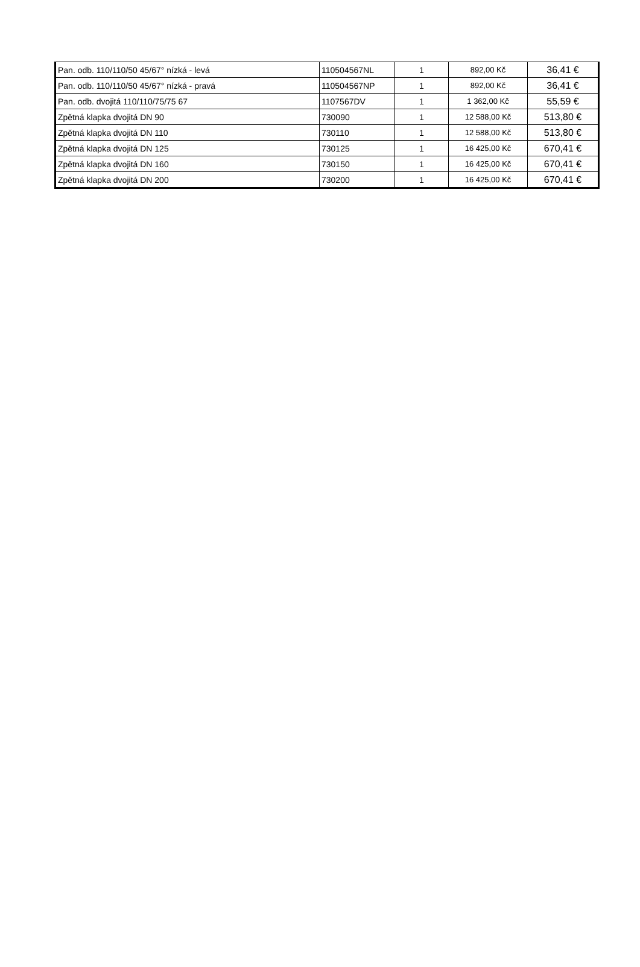| Pan. odb. 110/110/50 45/67° nízká - levá | 110504567NL | 1 | 892,00 Kč | 36,41 € |
| Pan. odb. 110/110/50 45/67° nízká - pravá | 110504567NP | 1 | 892,00 Kč | 36,41 € |
| Pan. odb. dvojitá 110/110/75/75 67 | 1107567DV | 1 | 1 362,00 Kč | 55,59 € |
| Zpětná klapka dvojitá DN 90 | 730090 | 1 | 12 588,00 Kč | 513,80 € |
| Zpětná klapka dvojitá DN 110 | 730110 | 1 | 12 588,00 Kč | 513,80 € |
| Zpětná klapka dvojitá DN 125 | 730125 | 1 | 16 425,00 Kč | 670,41 € |
| Zpětná klapka dvojitá DN 160 | 730150 | 1 | 16 425,00 Kč | 670,41 € |
| Zpětná klapka dvojitá DN 200 | 730200 | 1 | 16 425,00 Kč | 670,41 € |